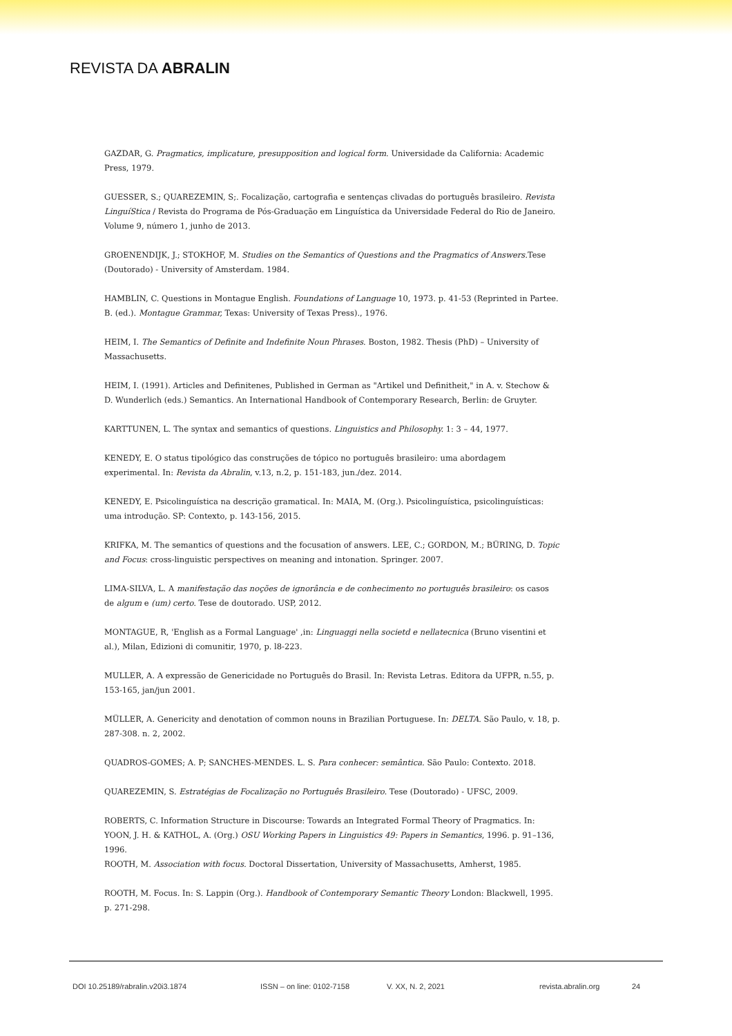REVISTA DA ABRALIN
GAZDAR, G. Pragmatics, implicature, presupposition and logical form. Universidade da California: Academic Press, 1979.
GUESSER, S.; QUAREZEMIN, S;. Focalização, cartografia e sentenças clivadas do português brasileiro. Revista LinguíStica / Revista do Programa de Pós-Graduação em Linguística da Universidade Federal do Rio de Janeiro. Volume 9, número 1, junho de 2013.
GROENENDIJK, J.; STOKHOF, M. Studies on the Semantics of Questions and the Pragmatics of Answers. Tese (Doutorado) - University of Amsterdam. 1984.
HAMBLIN, C. Questions in Montague English. Foundations of Language 10, 1973. p. 41-53 (Reprinted in Partee. B. (ed.). Montague Grammar, Texas: University of Texas Press)., 1976.
HEIM, I. The Semantics of Definite and Indefinite Noun Phrases. Boston, 1982. Thesis (PhD) – University of Massachusetts.
HEIM, I. (1991). Articles and Definitenes, Published in German as "Artikel und Definitheit," in A. v. Stechow & D. Wunderlich (eds.) Semantics. An International Handbook of Contemporary Research, Berlin: de Gruyter.
KARTTUNEN, L. The syntax and semantics of questions. Linguistics and Philosophy. 1: 3 – 44, 1977.
KENEDY, E. O status tipológico das construções de tópico no português brasileiro: uma abordagem experimental. In: Revista da Abralin, v.13, n.2, p. 151-183, jun./dez. 2014.
KENEDY, E. Psicolinguística na descrição gramatical. In: MAIA, M. (Org.). Psicolinguística, psicolinguísticas: uma introdução. SP: Contexto, p. 143-156, 2015.
KRIFKA, M. The semantics of questions and the focusation of answers. LEE, C.; GORDON, M.; BÜRING, D. Topic and Focus: cross-linguistic perspectives on meaning and intonation. Springer. 2007.
LIMA-SILVA, L. A manifestação das noções de ignorância e de conhecimento no português brasileiro: os casos de algum e (um) certo. Tese de doutorado. USP, 2012.
MONTAGUE, R, 'English as a Formal Language' ,in: Linguaggi nella societd e nellatecnica (Bruno visentini et al.), Milan, Edizioni di comunitir, 1970, p. l8-223.
MULLER, A. A expressão de Genericidade no Português do Brasil. In: Revista Letras. Editora da UFPR, n.55, p. 153-165, jan/jun 2001.
MÜLLER, A. Genericity and denotation of common nouns in Brazilian Portuguese. In: DELTA. São Paulo, v. 18, p. 287-308. n. 2, 2002.
QUADROS-GOMES; A. P; SANCHES-MENDES. L. S. Para conhecer: semântica. São Paulo: Contexto. 2018.
QUAREZEMIN, S. Estratégias de Focalização no Português Brasileiro. Tese (Doutorado) - UFSC, 2009.
ROBERTS, C. Information Structure in Discourse: Towards an Integrated Formal Theory of Pragmatics. In: YOON, J. H. & KATHOL, A. (Org.) OSU Working Papers in Linguistics 49: Papers in Semantics, 1996. p. 91–136, 1996.
ROOTH, M. Association with focus. Doctoral Dissertation, University of Massachusetts, Amherst, 1985.
ROOTH, M. Focus. In: S. Lappin (Org.). Handbook of Contemporary Semantic Theory London: Blackwell, 1995. p. 271-298.
DOI 10.25189/rabralin.v20i3.1874 ISSN – on line: 0102-7158 V. XX, N. 2, 2021 revista.abralin.org 24